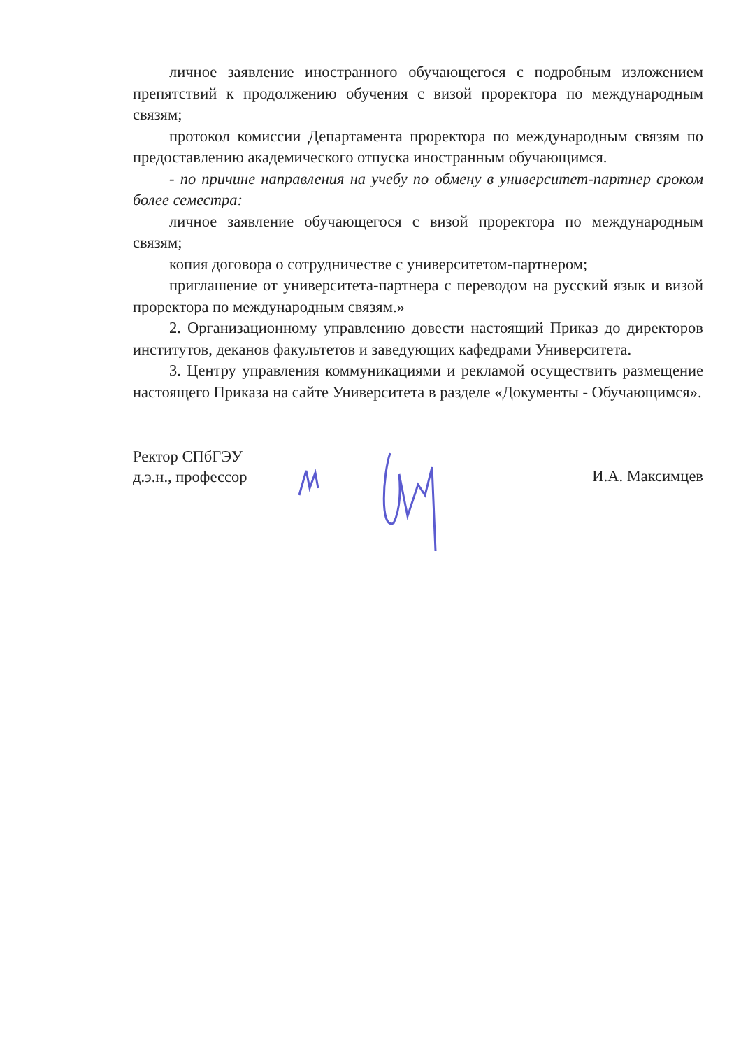личное заявление иностранного обучающегося с подробным изложением препятствий к продолжению обучения с визой проректора по международным связям;
протокол комиссии Департамента проректора по международным связям по предоставлению академического отпуска иностранным обучающимся.
- по причине направления на учебу по обмену в университет-партнер сроком более семестра:
личное заявление обучающегося с визой проректора по международным связям;
копия договора о сотрудничестве с университетом-партнером;
приглашение от университета-партнера с переводом на русский язык и визой проректора по международным связям.»
2. Организационному управлению довести настоящий Приказ до директоров институтов, деканов факультетов и заведующих кафедрами Университета.
3. Центру управления коммуникациями и рекламой осуществить размещение настоящего Приказа на сайте Университета в разделе «Документы - Обучающимся».
Ректор СПбГЭУ
д.э.н., профессор
И.А. Максимцев